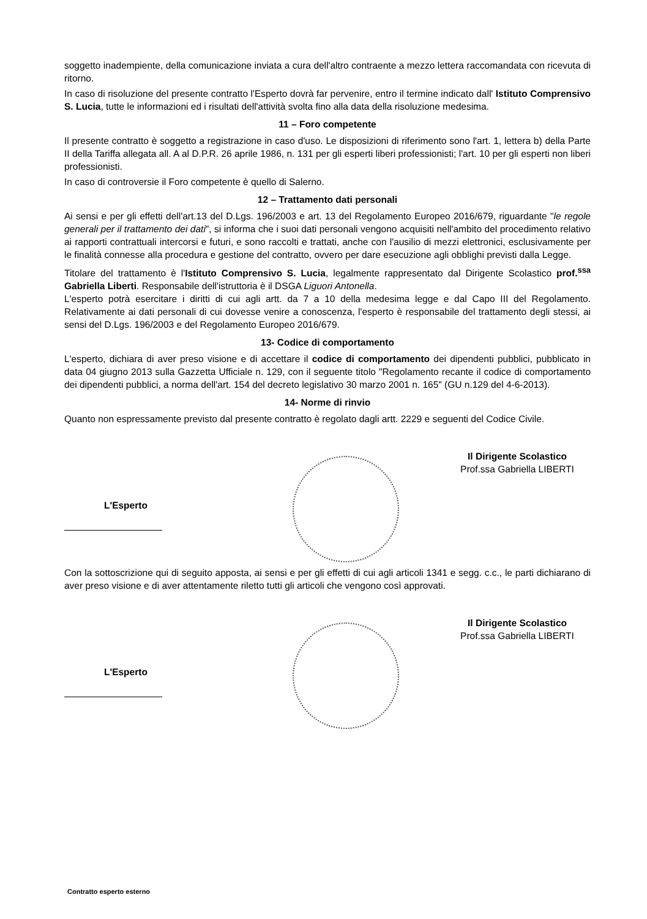soggetto inadempiente, della comunicazione inviata a cura dell'altro contraente a mezzo lettera raccomandata con ricevuta di ritorno.
In caso di risoluzione del presente contratto l'Esperto dovrà far pervenire, entro il termine indicato dall' Istituto Comprensivo S. Lucia, tutte le informazioni ed i risultati dell'attività svolta fino alla data della risoluzione medesima.
11 – Foro competente
Il presente contratto è soggetto a registrazione in caso d'uso. Le disposizioni di riferimento sono l'art. 1, lettera b) della Parte II della Tariffa allegata all. A al D.P.R. 26 aprile 1986, n. 131 per gli esperti liberi professionisti; l'art. 10 per gli esperti non liberi professionisti.
In caso di controversie il Foro competente è quello di Salerno.
12 – Trattamento dati personali
Ai sensi e per gli effetti dell'art.13 del D.Lgs. 196/2003 e art. 13 del Regolamento Europeo 2016/679, riguardante "le regole generali per il trattamento dei dati", si informa che i suoi dati personali vengono acquisiti nell'ambito del procedimento relativo ai rapporti contrattuali intercorsi e futuri, e sono raccolti e trattati, anche con l'ausilio di mezzi elettronici, esclusivamente per le finalità connesse alla procedura e gestione del contratto, ovvero per dare esecuzione agli obblighi previsti dalla Legge.
Titolare del trattamento è l'Istituto Comprensivo S. Lucia, legalmente rappresentato dal Dirigente Scolastico prof.<sup>ssa</sup> Gabriella Liberti. Responsabile dell'istruttoria è il DSGA Liguori Antonella.
L'esperto potrà esercitare i diritti di cui agli artt. da 7 a 10 della medesima legge e dal Capo III del Regolamento. Relativamente ai dati personali di cui dovesse venire a conoscenza, l'esperto è responsabile del trattamento degli stessi, ai sensi del D.Lgs. 196/2003 e del Regolamento Europeo 2016/679.
13- Codice di comportamento
L'esperto, dichiara di aver preso visione e di accettare il codice di comportamento dei dipendenti pubblici, pubblicato in data 04 giugno 2013 sulla Gazzetta Ufficiale n. 129, con il seguente titolo "Regolamento recante il codice di comportamento dei dipendenti pubblici, a norma dell'art. 154 del decreto legislativo 30 marzo 2001 n. 165" (GU n.129 del 4-6-2013).
14- Norme di rinvio
Quanto non espressamente previsto dal presente contratto è regolato dagli artt. 2229 e seguenti del Codice Civile.
L'Esperto
Il Dirigente Scolastico
Prof.ssa Gabriella LIBERTI
Con la sottoscrizione qui di seguito apposta, ai sensi e per gli effetti di cui agli articoli 1341 e segg. c.c., le parti dichiarano di aver preso visione e di aver attentamente riletto tutti gli articoli che vengono così approvati.
L'Esperto
Il Dirigente Scolastico
Prof.ssa Gabriella LIBERTI
Contratto esperto esterno